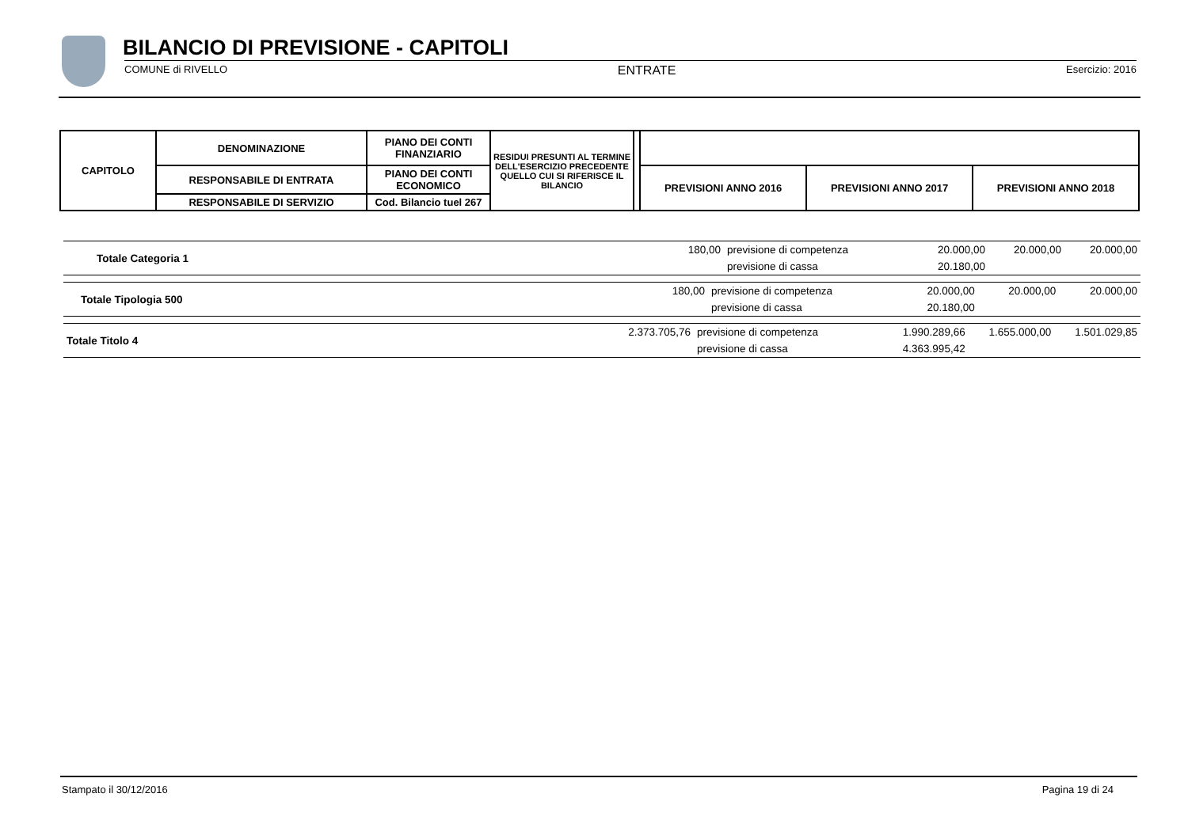BILANCIO DI PREVISIONE - CAPITOLI
COMUNE di RIVELLO ENTRATE Esercizio: 2016
| CAPITOLO | DENOMINAZIONE | PIANO DEI CONTI FINANZIARIO | RESIDUI PRESUNTI AL TERMINE DELL'ESERCIZIO PRECEDENTE QUELLO CUI SI RIFERISCE IL BILANCIO | | | | |
| | RESPONSABILE DI ENTRATA | PIANO DEI CONTI ECONOMICO | | | PREVISIONI ANNO 2016 | PREVISIONI ANNO 2017 | PREVISIONI ANNO 2018 |
| | RESPONSABILE DI SERVIZIO | Cod. Bilancio tuel 267 | | | | | |
| Totale Categoria 1 | 180,00 | previsione di competenza | 20.000,00 | 20.000,00 | 20.000,00 |
| | | previsione di cassa | 20.180,00 | | |
| Totale Tipologia 500 | 180,00 | previsione di competenza | 20.000,00 | 20.000,00 | 20.000,00 |
| | | previsione di cassa | 20.180,00 | | |
| Totale Titolo 4 | 2.373.705,76 | previsione di competenza | 1.990.289,66 | 1.655.000,00 | 1.501.029,85 |
| | | previsione di cassa | 4.363.995,42 | | |
Stampato il 30/12/2016 Pagina 19 di 24